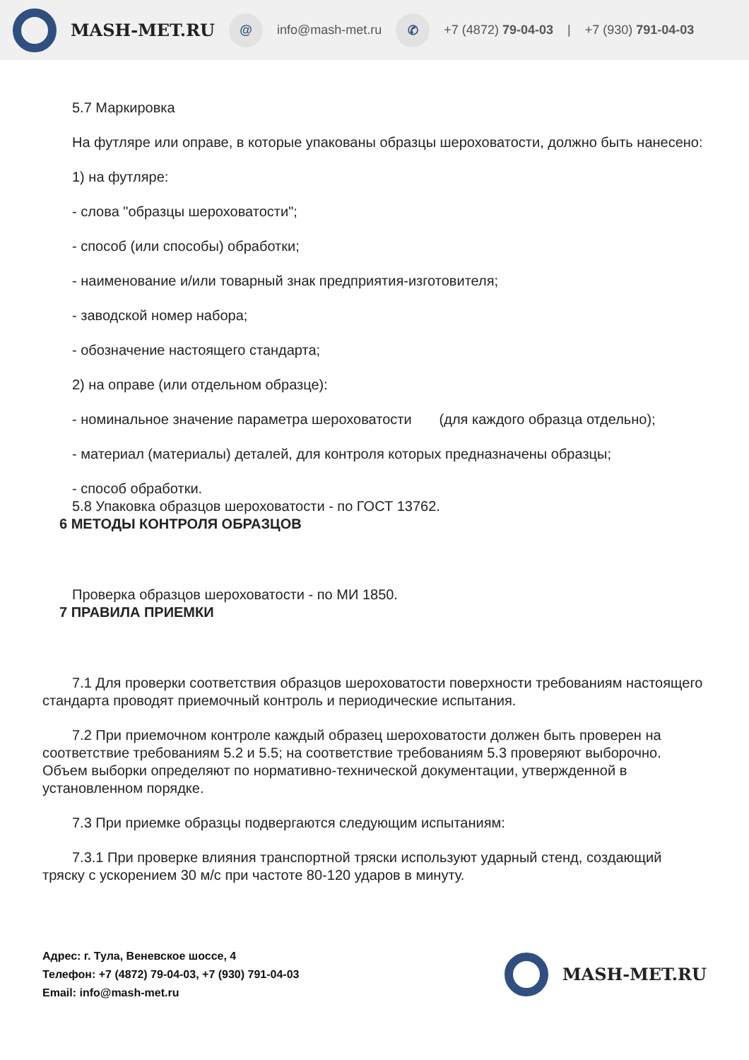MASH-MET.RU
@
info@mash-met.ru
✆
+7 (4872) 79-04-03 | +7 (930) 791-04-03
5.7 Маркировка
На футляре или оправе, в которые упакованы образцы шероховатости, должно быть нанесено:
1) на футляре:
- слова "образцы шероховатости";
- способ (или способы) обработки;
- наименование и/или товарный знак предприятия-изготовителя;
- заводской номер набора;
- обозначение настоящего стандарта;
2) на оправе (или отдельном образце):
- номинальное значение параметра шероховатости (для каждого образца отдельно);
- материал (материалы) деталей, для контроля которых предназначены образцы;
- способ обработки.
5.8 Упаковка образцов шероховатости - по ГОСТ 13762.
6 МЕТОДЫ КОНТРОЛЯ ОБРАЗЦОВ
Проверка образцов шероховатости - по МИ 1850.
7 ПРАВИЛА ПРИЕМКИ
7.1 Для проверки соответствия образцов шероховатости поверхности требованиям настоящего стандарта проводят приемочный контроль и периодические испытания.
7.2 При приемочном контроле каждый образец шероховатости должен быть проверен на соответствие требованиям 5.2 и 5.5; на соответствие требованиям 5.3 проверяют выборочно. Объем выборки определяют по нормативно-технической документации, утвержденной в установленном порядке.
7.3 При приемке образцы подвергаются следующим испытаниям:
7.3.1 При проверке влияния транспортной тряски используют ударный стенд, создающий тряску с ускорением 30 м/с при частоте 80-120 ударов в минуту.
Адрес: г. Тула, Веневское шоссе, 4
Телефон: +7 (4872) 79-04-03, +7 (930) 791-04-03
Email: info@mash-met.ru
MASH-MET.RU